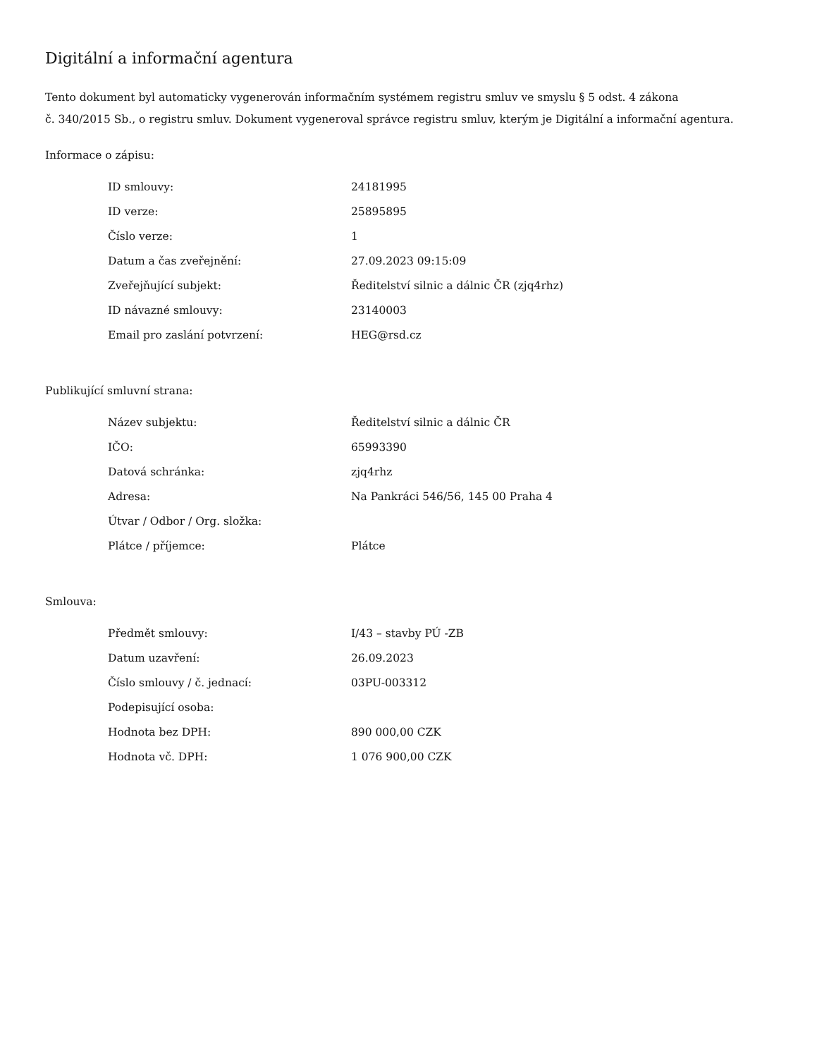Digitální a informační agentura
Tento dokument byl automaticky vygenerován informačním systémem registru smluv ve smyslu § 5 odst. 4 zákona
č. 340/2015 Sb., o registru smluv. Dokument vygeneroval správce registru smluv, kterým je Digitální a informační agentura.
Informace o zápisu:
| ID smlouvy: | 24181995 |
| ID verze: | 25895895 |
| Číslo verze: | 1 |
| Datum a čas zveřejnění: | 27.09.2023 09:15:09 |
| Zveřejňující subjekt: | Ředitelství silnic a dálnic ČR (zjq4rhz) |
| ID návazné smlouvy: | 23140003 |
| Email pro zaslání potvrzení: | HEG@rsd.cz |
Publikující smluvní strana:
| Název subjektu: | Ředitelství silnic a dálnic ČR |
| IČO: | 65993390 |
| Datová schránka: | zjq4rhz |
| Adresa: | Na Pankráci 546/56, 145 00 Praha 4 |
| Útvar / Odbor / Org. složka: | |
| Plátce / příjemce: | Plátce |
Smlouva:
| Předmět smlouvy: | I/43 – stavby PÚ -ZB |
| Datum uzavření: | 26.09.2023 |
| Číslo smlouvy / č. jednací: | 03PU-003312 |
| Podepisující osoba: | |
| Hodnota bez DPH: | 890 000,00 CZK |
| Hodnota vč. DPH: | 1 076 900,00 CZK |